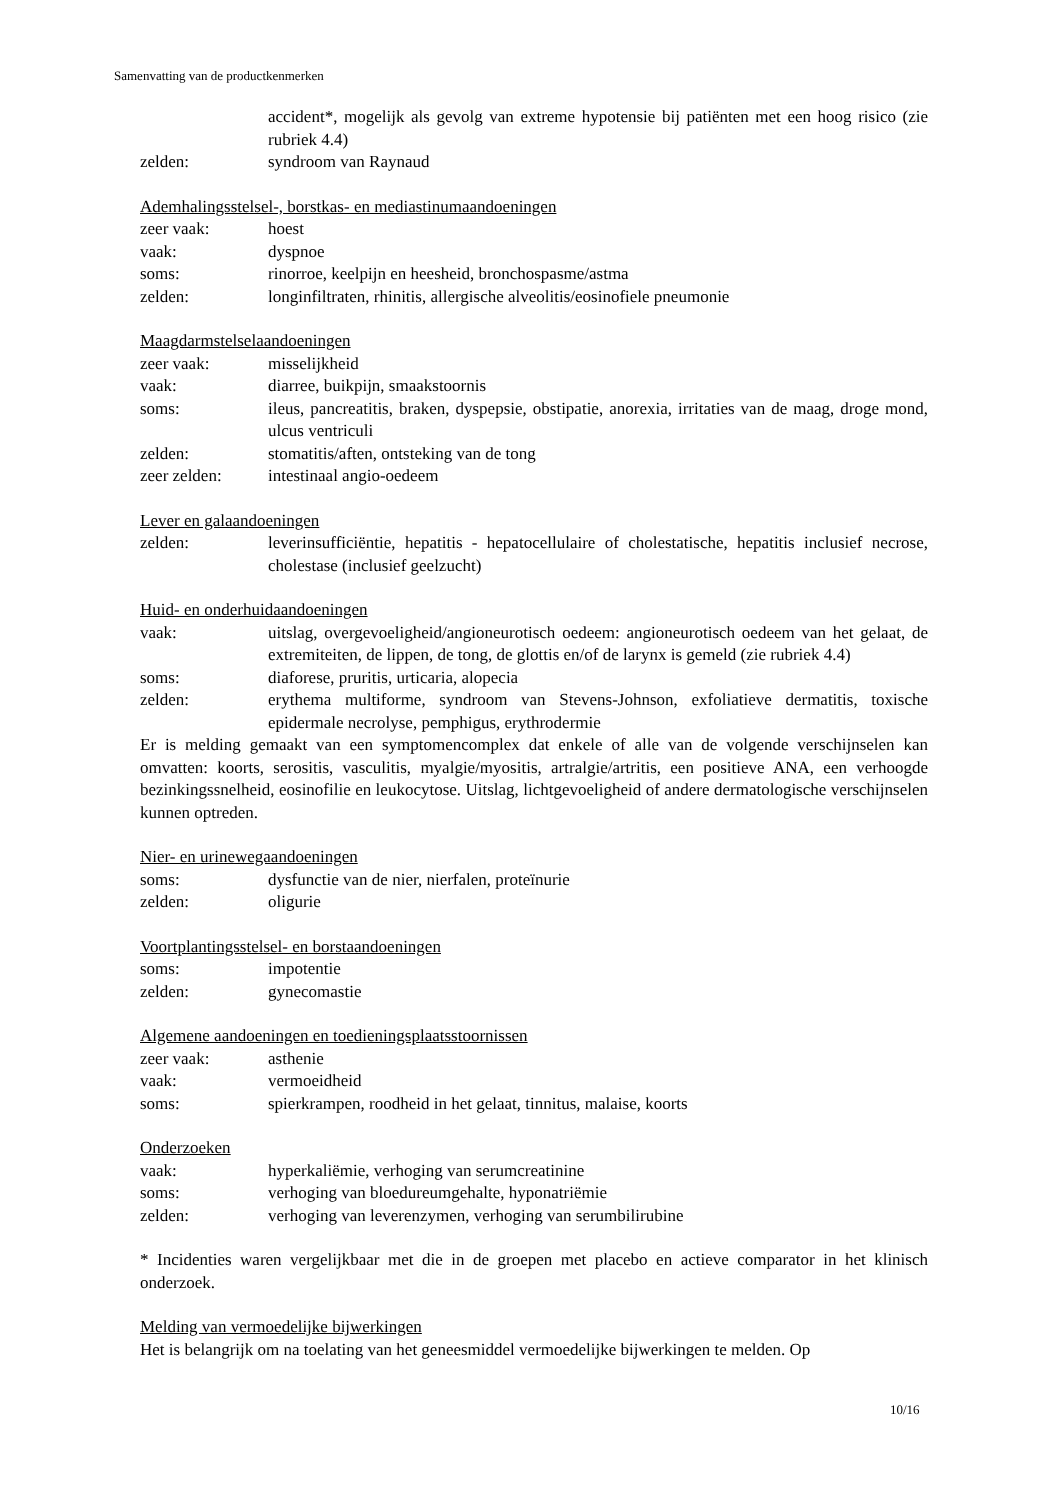Samenvatting van de productkenmerken
accident*, mogelijk als gevolg van extreme hypotensie bij patiënten met een hoog risico (zie rubriek 4.4)
zelden: syndroom van Raynaud
Ademhalingsstelsel-, borstkas- en mediastinumaandoeningen
zeer vaak: hoest
vaak: dyspnoe
soms: rinorroe, keelpijn en heesheid, bronchospasme/astma
zelden: longinfiltraten, rhinitis, allergische alveolitis/eosinofiele pneumonie
Maagdarmstelselaandoeningen
zeer vaak: misselijkheid
vaak: diarree, buikpijn, smaakstoornis
soms: ileus, pancreatitis, braken, dyspepsie, obstipatie, anorexia, irritaties van de maag, droge mond, ulcus ventriculi
zelden: stomatitis/aften, ontsteking van de tong
zeer zelden: intestinaal angio-oedeem
Lever en galaandoeningen
zelden: leverinsufficiëntie, hepatitis - hepatocellulaire of cholestatische, hepatitis inclusief necrose, cholestase (inclusief geelzucht)
Huid- en onderhuidaandoeningen
vaak: uitslag, overgevoeligheid/angioneurotisch oedeem: angioneurotisch oedeem van het gelaat, de extremiteiten, de lippen, de tong, de glottis en/of de larynx is gemeld (zie rubriek 4.4)
soms: diaforese, pruritis, urticaria, alopecia
zelden: erythema multiforme, syndroom van Stevens-Johnson, exfoliatieve dermatitis, toxische epidermale necrolyse, pemphigus, erythrodermie
Er is melding gemaakt van een symptomencomplex dat enkele of alle van de volgende verschijnselen kan omvatten: koorts, serositis, vasculitis, myalgie/myositis, artralgie/artritis, een positieve ANA, een verhoogde bezinkingssnelheid, eosinofilie en leukocytose. Uitslag, lichtgevoeligheid of andere dermatologische verschijnselen kunnen optreden.
Nier- en urinewegaandoeningen
soms: dysfunctie van de nier, nierfalen, proteïnurie
zelden: oligurie
Voortplantingsstelsel- en borstaandoeningen
soms: impotentie
zelden: gynecomastie
Algemene aandoeningen en toedieningsplaatsstoornissen
zeer vaak: asthenie
vaak: vermoeidheid
soms: spierkrampen, roodheid in het gelaat, tinnitus, malaise, koorts
Onderzoeken
vaak: hyperkaliëmie, verhoging van serumcreatinine
soms: verhoging van bloedureumgehalte, hyponatriëmie
zelden: verhoging van leverenzymen, verhoging van serumbilirubine
* Incidenties waren vergelijkbaar met die in de groepen met placebo en actieve comparator in het klinisch onderzoek.
Melding van vermoedelijke bijwerkingen
Het is belangrijk om na toelating van het geneesmiddel vermoedelijke bijwerkingen te melden. Op
10/16